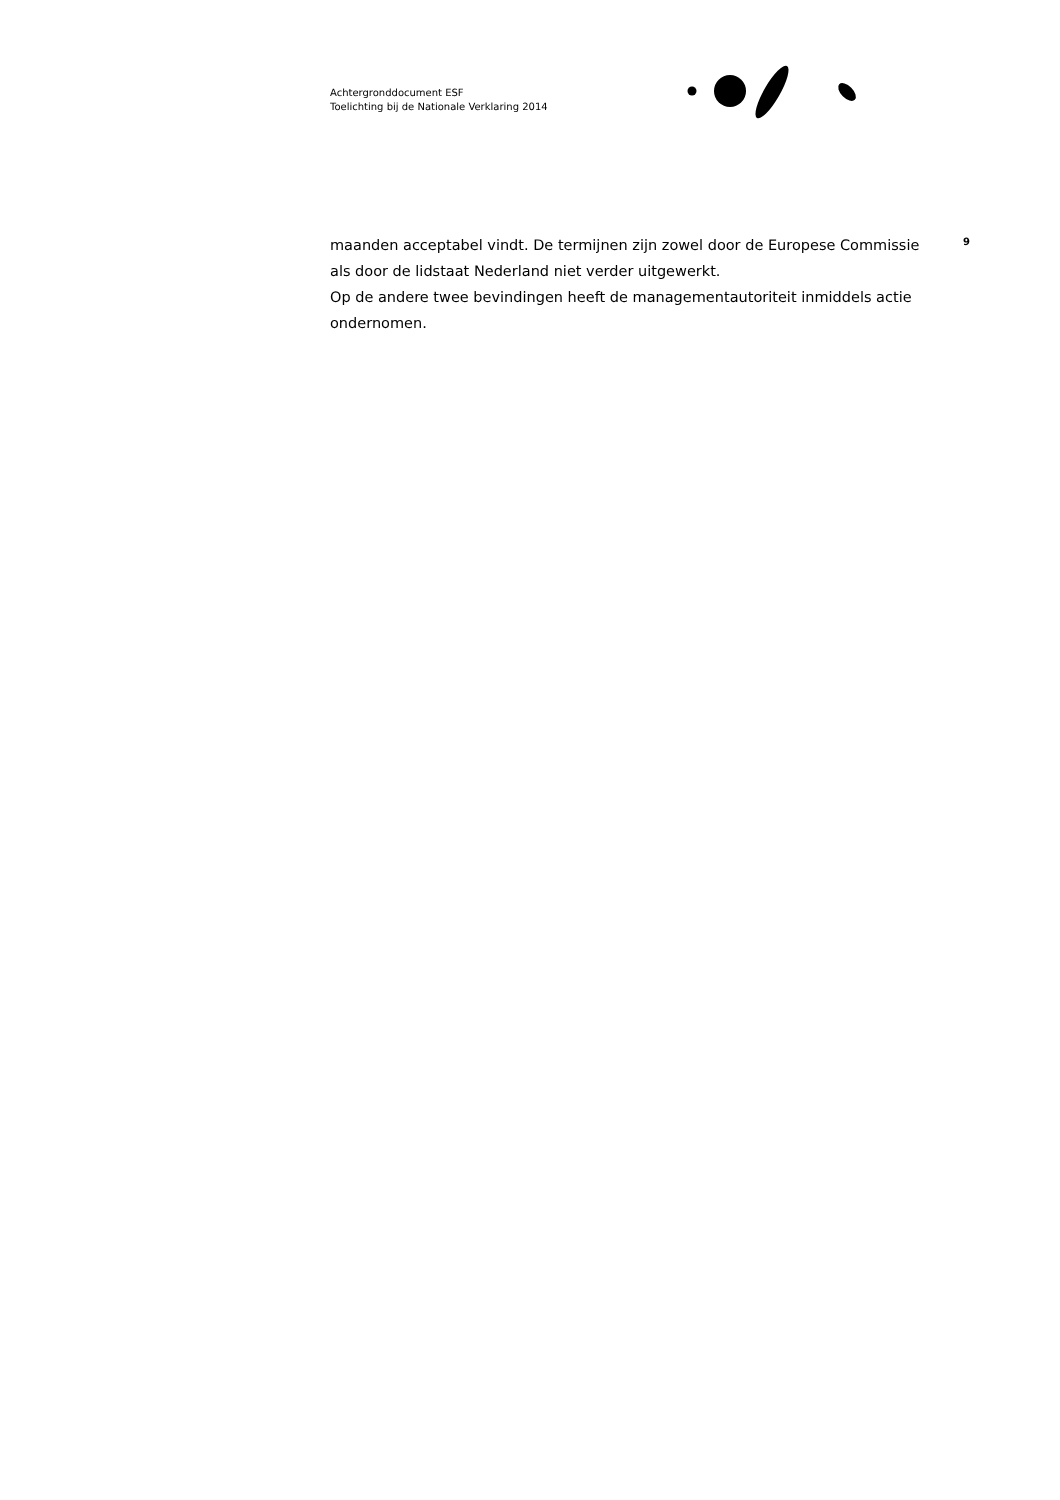Achtergronddocument ESF
Toelichting bij de Nationale Verklaring 2014
maanden acceptabel vindt. De termijnen zijn zowel door de Europese Commissie als door de lidstaat Nederland niet verder uitgewerkt.
Op de andere twee bevindingen heeft de managementautoriteit inmiddels actie ondernomen.
9